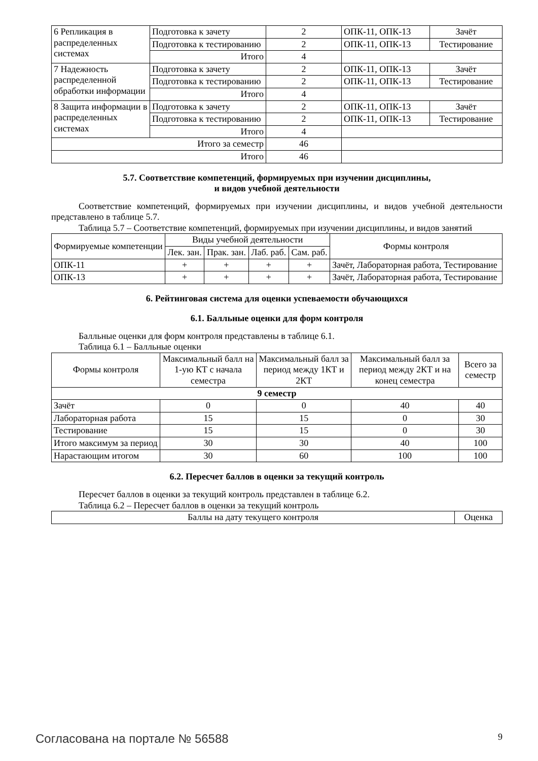| 6 Репликация в распределенных системах | Подготовка к зачету | 2 | ОПК-11, ОПК-13 | Зачёт |
| | Подготовка к тестированию | 2 | ОПК-11, ОПК-13 | Тестирование |
| | Итого | 4 | | |
| 7 Надежность распределенной обработки информации | Подготовка к зачету | 2 | ОПК-11, ОПК-13 | Зачёт |
| | Подготовка к тестированию | 2 | ОПК-11, ОПК-13 | Тестирование |
| | Итого | 4 | | |
| 8 Защита информации в распределенных системах | Подготовка к зачету | 2 | ОПК-11, ОПК-13 | Зачёт |
| | Подготовка к тестированию | 2 | ОПК-11, ОПК-13 | Тестирование |
| | Итого | 4 | | |
| Итого за семестр | | 46 | | |
| Итого | | 46 | | |
5.7. Соответствие компетенций, формируемых при изучении дисциплины,
и видов учебной деятельности
Соответствие компетенций, формируемых при изучении дисциплины, и видов учебной деятельности представлено в таблице 5.7.
Таблица 5.7 – Соответствие компетенций, формируемых при изучении дисциплины, и видов занятий
| Формируемые компетенции | Виды учебной деятельности | | | | Формы контроля |
| --- | --- | --- | --- | --- | --- |
| | Лек. зан. | Прак. зан. | Лаб. раб. | Сам. раб. | |
| ОПК-11 | + | + | + | + | Зачёт, Лабораторная работа, Тестирование |
| ОПК-13 | + | + | + | + | Зачёт, Лабораторная работа, Тестирование |
6. Рейтинговая система для оценки успеваемости обучающихся
6.1. Балльные оценки для форм контроля
Балльные оценки для форм контроля представлены в таблице 6.1.
Таблица 6.1 – Балльные оценки
| Формы контроля | Максимальный балл на 1-ую КТ с начала семестра | Максимальный балл за период между 1КТ и 2КТ | Максимальный балл за период между 2КТ и на конец семестра | Всего за семестр |
| --- | --- | --- | --- | --- |
| 9 семестр | | | | |
| Зачёт | 0 | 0 | 40 | 40 |
| Лабораторная работа | 15 | 15 | 0 | 30 |
| Тестирование | 15 | 15 | 0 | 30 |
| Итого максимум за период | 30 | 30 | 40 | 100 |
| Нарастающим итогом | 30 | 60 | 100 | 100 |
6.2. Пересчет баллов в оценки за текущий контроль
Пересчет баллов в оценки за текущий контроль представлен в таблице 6.2.
Таблица 6.2 – Пересчет баллов в оценки за текущий контроль
| Баллы на дату текущего контроля | Оценка |
| --- | --- |
Согласована на портале № 56588 9